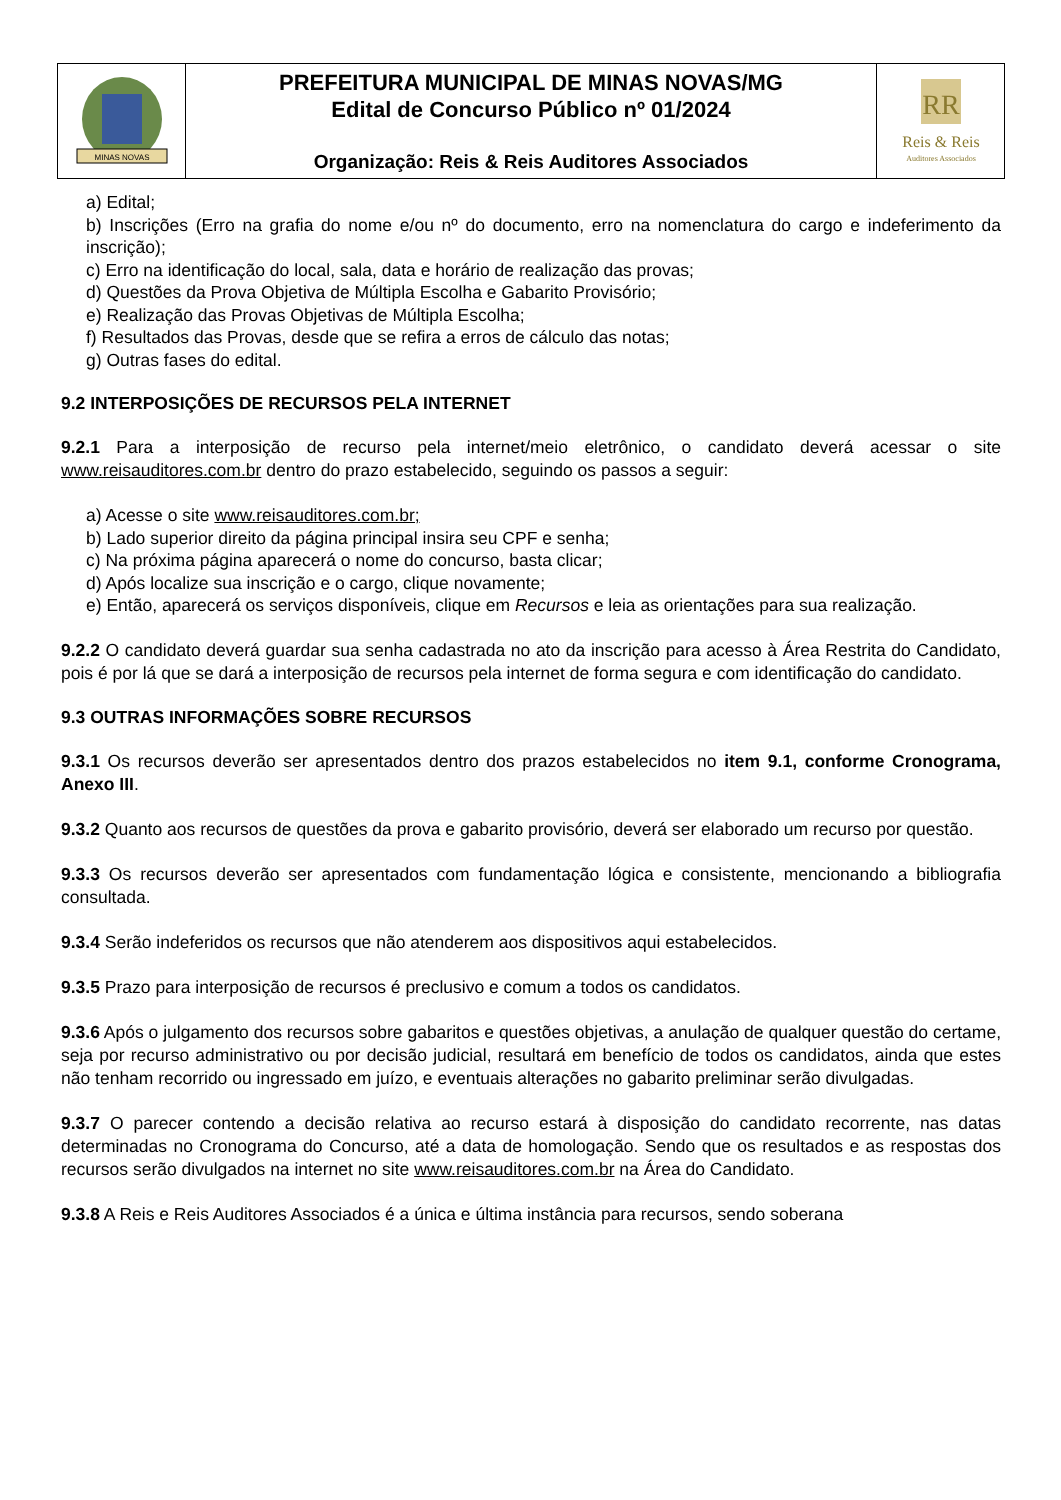| MINAS NOVAS | PREFEITURA MUNICIPAL DE MINAS NOVAS/MG Edital de Concurso Público nº 01/2024 Organização: Reis & Reis Auditores Associados | RR Reis & Reis Auditores Associados |
a) Edital;
b) Inscrições (Erro na grafia do nome e/ou nº do documento, erro na nomenclatura do cargo e indeferimento da inscrição);
c) Erro na identificação do local, sala, data e horário de realização das provas;
d) Questões da Prova Objetiva de Múltipla Escolha e Gabarito Provisório;
e) Realização das Provas Objetivas de Múltipla Escolha;
f) Resultados das Provas, desde que se refira a erros de cálculo das notas;
g) Outras fases do edital.
9.2 INTERPOSIÇÕES DE RECURSOS PELA INTERNET
9.2.1 Para a interposição de recurso pela internet/meio eletrônico, o candidato deverá acessar o site www.reisauditores.com.br dentro do prazo estabelecido, seguindo os passos a seguir:
a) Acesse o site www.reisauditores.com.br;
b) Lado superior direito da página principal insira seu CPF e senha;
c) Na próxima página aparecerá o nome do concurso, basta clicar;
d) Após localize sua inscrição e o cargo, clique novamente;
e) Então, aparecerá os serviços disponíveis, clique em Recursos e leia as orientações para sua realização.
9.2.2 O candidato deverá guardar sua senha cadastrada no ato da inscrição para acesso à Área Restrita do Candidato, pois é por lá que se dará a interposição de recursos pela internet de forma segura e com identificação do candidato.
9.3 OUTRAS INFORMAÇÕES SOBRE RECURSOS
9.3.1 Os recursos deverão ser apresentados dentro dos prazos estabelecidos no item 9.1, conforme Cronograma, Anexo III.
9.3.2 Quanto aos recursos de questões da prova e gabarito provisório, deverá ser elaborado um recurso por questão.
9.3.3 Os recursos deverão ser apresentados com fundamentação lógica e consistente, mencionando a bibliografia consultada.
9.3.4 Serão indeferidos os recursos que não atenderem aos dispositivos aqui estabelecidos.
9.3.5 Prazo para interposição de recursos é preclusivo e comum a todos os candidatos.
9.3.6 Após o julgamento dos recursos sobre gabaritos e questões objetivas, a anulação de qualquer questão do certame, seja por recurso administrativo ou por decisão judicial, resultará em benefício de todos os candidatos, ainda que estes não tenham recorrido ou ingressado em juízo, e eventuais alterações no gabarito preliminar serão divulgadas.
9.3.7 O parecer contendo a decisão relativa ao recurso estará à disposição do candidato recorrente, nas datas determinadas no Cronograma do Concurso, até a data de homologação. Sendo que os resultados e as respostas dos recursos serão divulgados na internet no site www.reisauditores.com.br na Área do Candidato.
9.3.8 A Reis e Reis Auditores Associados é a única e última instância para recursos, sendo soberana